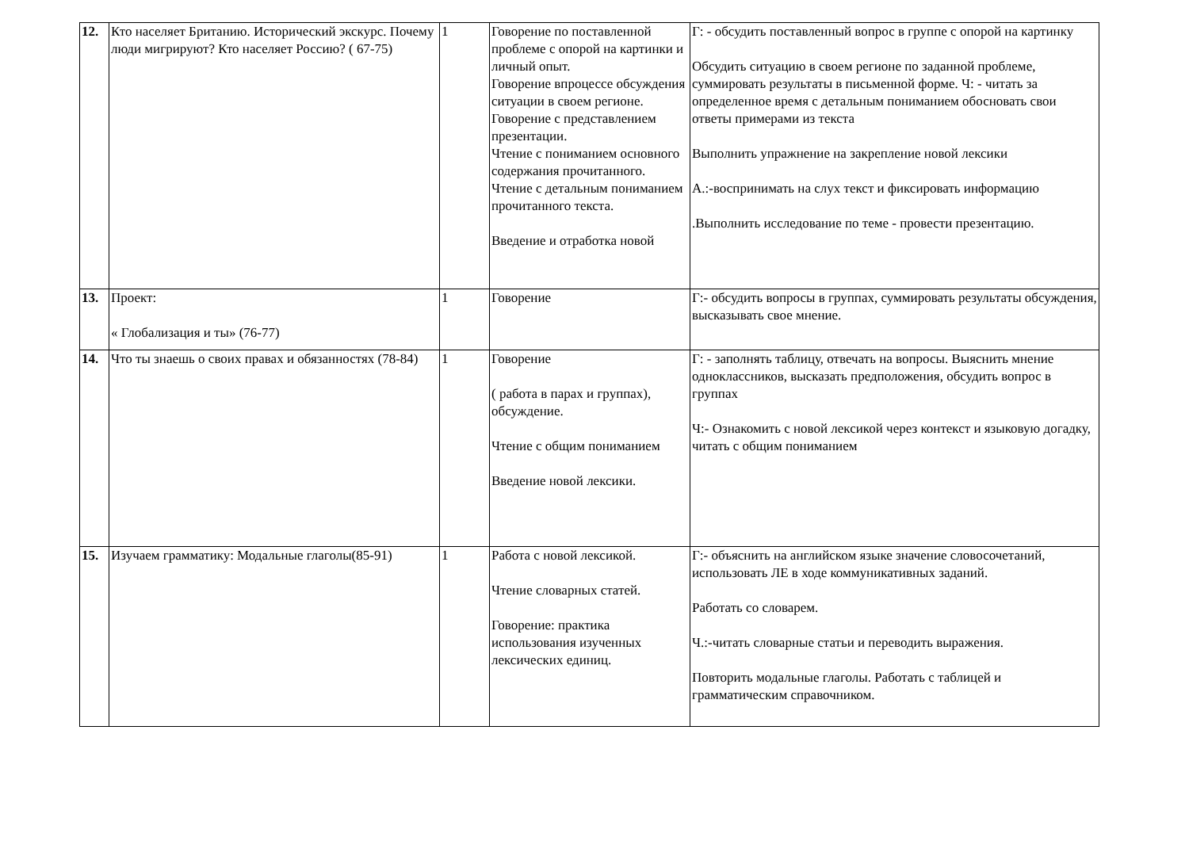| 12. | Кто населяет Британию. Исторический экскурс. Почему люди мигрируют? Кто населяет Россию? ( 67-75) | 1 | Говорение по поставленной проблеме с опорой на картинки и личный опыт. Говорение впроцессе обсуждения ситуации в своем регионе. Говорение с представлением презентации. Чтение с пониманием основного содержания прочитанного. Чтение с детальным пониманием прочитанного текста. Введение и отработка новой | Г: - обсудить поставленный вопрос в группе с опорой на картинку Обсудить ситуацию в своем регионе по заданной проблеме, суммировать результаты в письменной форме. Ч: - читать за определенное время с детальным пониманием обосновать свои ответы примерами из текста Выполнить упражнение на закрепление новой лексики А.:-воспринимать на слух текст и фиксировать информацию .Выполнить исследование по теме - провести презентацию. |
| 13. | Проект: « Глобализация и ты» (76-77) | 1 | Говорение | Г:- обсудить вопросы в группах, суммировать результаты обсуждения, высказывать свое мнение. |
| 14. | Что ты знаешь о своих правах и обязанностях (78-84) | 1 | Говорение ( работа в парах и группах), обсуждение. Чтение с общим пониманием Введение новой лексики. | Г: - заполнять таблицу, отвечать на вопросы. Выяснить мнение одноклассников, высказать предположения, обсудить вопрос в группах Ч:- Ознакомить с новой лексикой через контекст и языковую догадку, читать с общим пониманием |
| 15. | Изучаем грамматику: Модальные глаголы(85-91) | 1 | Работа с новой лексикой. Чтение словарных статей. Говорение: практика использования изученных лексических единиц. | Г:- объяснить на английском языке значение словосочетаний, использовать ЛЕ в ходе коммуникативных заданий. Работать со словарем. Ч.:-читать словарные статьи и переводить выражения. Повторить модальные глаголы. Работать с таблицей и грамматическим справочником. |